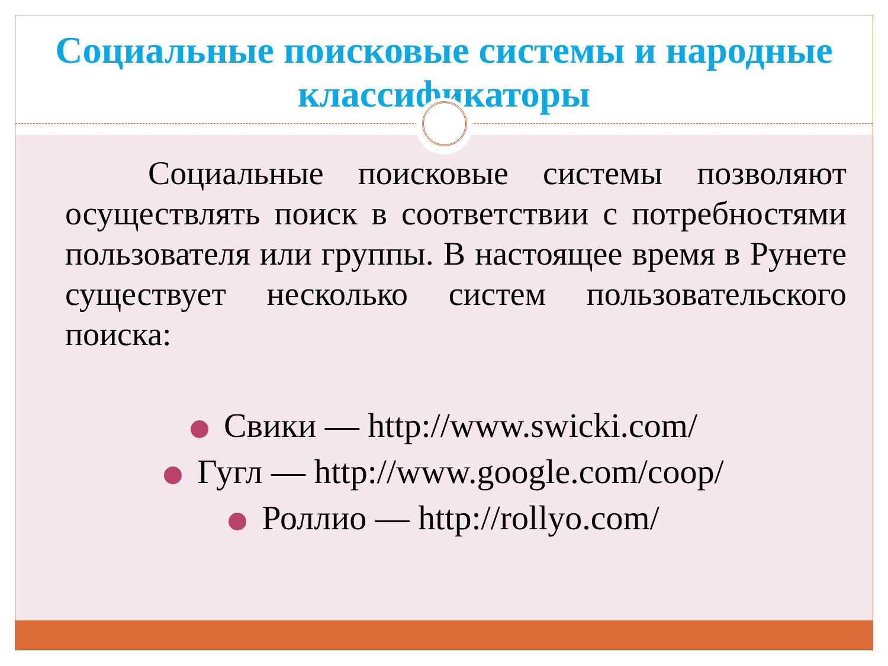Социальные поисковые системы и народные классификаторы
   Социальные поисковые системы позволяют осуществлять поиск в соответствии с потребностями пользователя или группы. В настоящее время в Рунете существует несколько систем пользовательского поиска:
Свики — http://www.swicki.com/
Гугл — http://www.google.com/coop/
Роллио — http://rollyo.com/